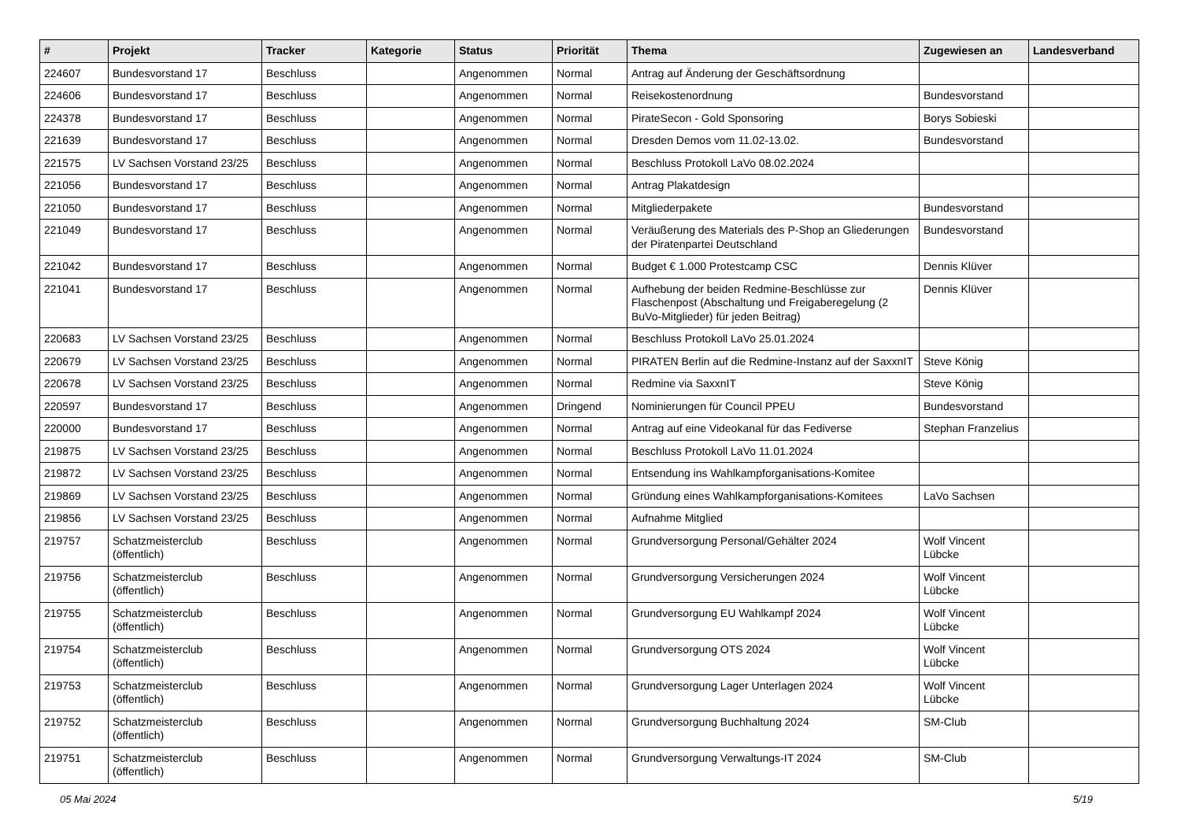| # | Projekt | Tracker | Kategorie | Status | Priorität | Thema | Zugewiesen an | Landesverband |
| --- | --- | --- | --- | --- | --- | --- | --- | --- |
| 224607 | Bundesvorstand 17 | Beschluss | | Angenommen | Normal | Antrag auf Änderung der Geschäftsordnung | | |
| 224606 | Bundesvorstand 17 | Beschluss | | Angenommen | Normal | Reisekostenordnung | Bundesvorstand | |
| 224378 | Bundesvorstand 17 | Beschluss | | Angenommen | Normal | PirateSecon - Gold Sponsoring | Borys Sobieski | |
| 221639 | Bundesvorstand 17 | Beschluss | | Angenommen | Normal | Dresden Demos vom 11.02-13.02. | Bundesvorstand | |
| 221575 | LV Sachsen Vorstand 23/25 | Beschluss | | Angenommen | Normal | Beschluss Protokoll LaVo 08.02.2024 | | |
| 221056 | Bundesvorstand 17 | Beschluss | | Angenommen | Normal | Antrag Plakatdesign | | |
| 221050 | Bundesvorstand 17 | Beschluss | | Angenommen | Normal | Mitgliederpakete | Bundesvorstand | |
| 221049 | Bundesvorstand 17 | Beschluss | | Angenommen | Normal | Veräußerung des Materials des P-Shop an Gliederungen der Piratenpartei Deutschland | Bundesvorstand | |
| 221042 | Bundesvorstand 17 | Beschluss | | Angenommen | Normal | Budget € 1.000 Protestcamp CSC | Dennis Klüver | |
| 221041 | Bundesvorstand 17 | Beschluss | | Angenommen | Normal | Aufhebung der beiden Redmine-Beschlüsse zur Flaschenpost (Abschaltung und Freigaberegelung (2 BuVo-Mitglieder) für jeden Beitrag) | Dennis Klüver | |
| 220683 | LV Sachsen Vorstand 23/25 | Beschluss | | Angenommen | Normal | Beschluss Protokoll LaVo 25.01.2024 | | |
| 220679 | LV Sachsen Vorstand 23/25 | Beschluss | | Angenommen | Normal | PIRATEN Berlin auf die Redmine-Instanz auf der SaxxnIT | Steve König | |
| 220678 | LV Sachsen Vorstand 23/25 | Beschluss | | Angenommen | Normal | Redmine via SaxxnIT | Steve König | |
| 220597 | Bundesvorstand 17 | Beschluss | | Angenommen | Dringend | Nominierungen für Council PPEU | Bundesvorstand | |
| 220000 | Bundesvorstand 17 | Beschluss | | Angenommen | Normal | Antrag auf eine Videokanal für das Fediverse | Stephan Franzelius | |
| 219875 | LV Sachsen Vorstand 23/25 | Beschluss | | Angenommen | Normal | Beschluss Protokoll LaVo 11.01.2024 | | |
| 219872 | LV Sachsen Vorstand 23/25 | Beschluss | | Angenommen | Normal | Entsendung ins Wahlkampforganisations-Komitee | | |
| 219869 | LV Sachsen Vorstand 23/25 | Beschluss | | Angenommen | Normal | Gründung eines Wahlkampforganisations-Komitees | LaVo Sachsen | |
| 219856 | LV Sachsen Vorstand 23/25 | Beschluss | | Angenommen | Normal | Aufnahme Mitglied | | |
| 219757 | Schatzmeisterclub (öffentlich) | Beschluss | | Angenommen | Normal | Grundversorgung Personal/Gehälter 2024 | Wolf Vincent Lübcke | |
| 219756 | Schatzmeisterclub (öffentlich) | Beschluss | | Angenommen | Normal | Grundversorgung Versicherungen 2024 | Wolf Vincent Lübcke | |
| 219755 | Schatzmeisterclub (öffentlich) | Beschluss | | Angenommen | Normal | Grundversorgung EU Wahlkampf 2024 | Wolf Vincent Lübcke | |
| 219754 | Schatzmeisterclub (öffentlich) | Beschluss | | Angenommen | Normal | Grundversorgung OTS 2024 | Wolf Vincent Lübcke | |
| 219753 | Schatzmeisterclub (öffentlich) | Beschluss | | Angenommen | Normal | Grundversorgung Lager Unterlagen 2024 | Wolf Vincent Lübcke | |
| 219752 | Schatzmeisterclub (öffentlich) | Beschluss | | Angenommen | Normal | Grundversorgung Buchhaltung 2024 | SM-Club | |
| 219751 | Schatzmeisterclub (öffentlich) | Beschluss | | Angenommen | Normal | Grundversorgung Verwaltungs-IT 2024 | SM-Club | |
05 Mai 2024 5/19